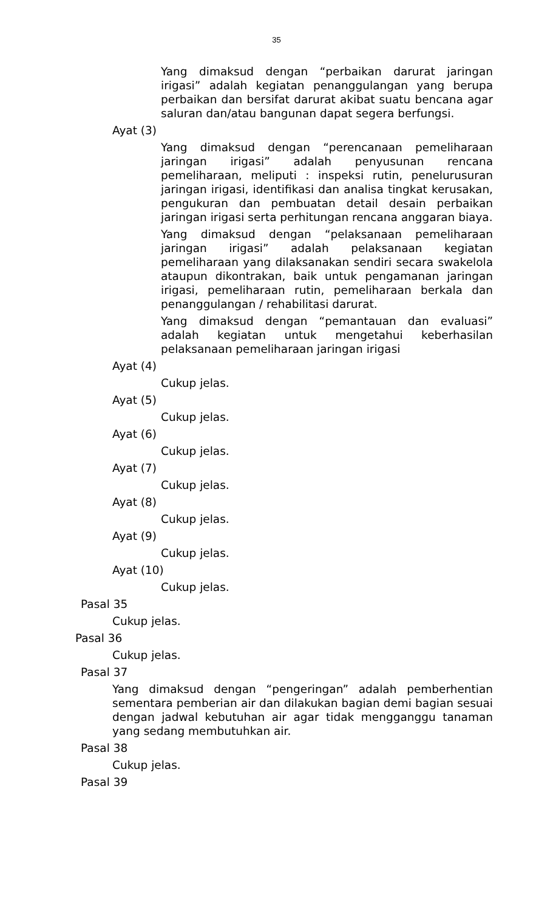35
Yang dimaksud dengan “perbaikan darurat jaringan irigasi” adalah kegiatan penanggulangan yang berupa perbaikan dan bersifat darurat akibat suatu bencana agar saluran dan/atau bangunan dapat segera berfungsi.
Ayat (3)
Yang dimaksud dengan “perencanaan pemeliharaan jaringan irigasi” adalah penyusunan rencana pemeliharaan, meliputi : inspeksi rutin, penelurusuran jaringan irigasi, identifikasi dan analisa tingkat kerusakan, pengukuran dan pembuatan detail desain perbaikan jaringan irigasi serta perhitungan rencana anggaran biaya.
Yang dimaksud dengan “pelaksanaan pemeliharaan jaringan irigasi” adalah pelaksanaan kegiatan pemeliharaan yang dilaksanakan sendiri secara swakelola ataupun dikontrakan, baik untuk pengamanan jaringan irigasi, pemeliharaan rutin, pemeliharaan berkala dan penanggulangan / rehabilitasi darurat.
Yang dimaksud dengan “pemantauan dan evaluasi” adalah kegiatan untuk mengetahui keberhasilan pelaksanaan pemeliharaan jaringan irigasi
Ayat (4)
Cukup jelas.
Ayat (5)
Cukup jelas.
Ayat (6)
Cukup jelas.
Ayat (7)
Cukup jelas.
Ayat (8)
Cukup jelas.
Ayat (9)
Cukup jelas.
Ayat (10)
Cukup jelas.
Pasal 35
Cukup jelas.
Pasal 36
Cukup jelas.
Pasal 37
Yang dimaksud dengan “pengeringan” adalah pemberhentian sementara pemberian air dan dilakukan bagian demi bagian sesuai dengan jadwal kebutuhan air agar tidak mengganggu tanaman yang sedang membutuhkan air.
Pasal 38
Cukup jelas.
Pasal 39